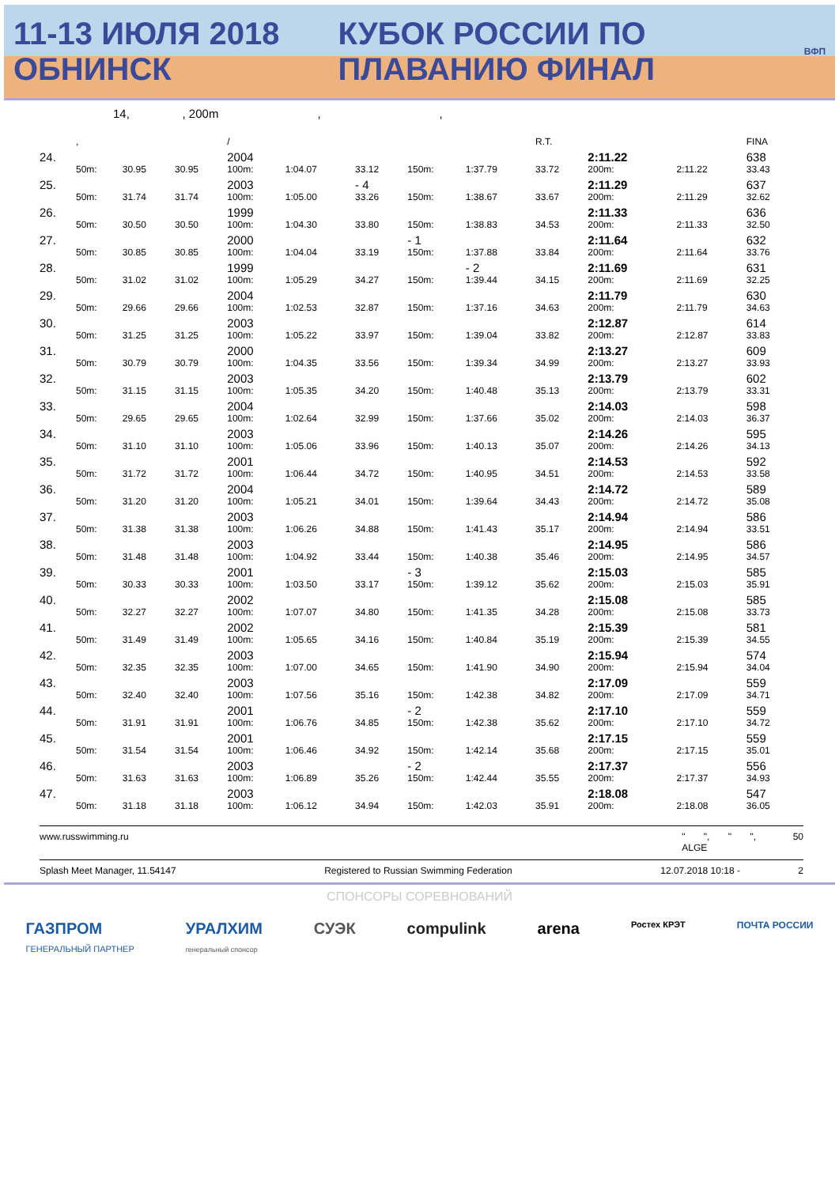11-13 ИЮЛЯ 2018 ОБНИНСК КУБОК РОССИИ ПО ПЛАВАНИЮ ФИНАЛ
ВФП
14, , 200m , ,
| | , | | | / | | | | | R.T. | | | FINA |
| --- | --- | --- | --- | --- | --- | --- | --- | --- | --- | --- | --- | --- |
| 24. | | | | 2004 | | | | | | 2:11.22 | | 638 |
| | 50m: | 30.95 | 30.95 | 100m: | 1:04.07 | 33.12 | 150m: | 1:37.79 | 33.72 | 200m: | 2:11.22 | 33.43 |
| 25. | | | | 2003 | | - 4 | | | | 2:11.29 | | 637 |
| | 50m: | 31.74 | 31.74 | 100m: | 1:05.00 | 33.26 | 150m: | 1:38.67 | 33.67 | 200m: | 2:11.29 | 32.62 |
| 26. | | | | 1999 | | | | | | 2:11.33 | | 636 |
| | 50m: | 30.50 | 30.50 | 100m: | 1:04.30 | 33.80 | 150m: | 1:38.83 | 34.53 | 200m: | 2:11.33 | 32.50 |
| 27. | | | | 2000 | | | - 1 | | | 2:11.64 | | 632 |
| | 50m: | 30.85 | 30.85 | 100m: | 1:04.04 | 33.19 | 150m: | 1:37.88 | 33.84 | 200m: | 2:11.64 | 33.76 |
| 28. | | | | 1999 | | | | - 2 | | 2:11.69 | | 631 |
| | 50m: | 31.02 | 31.02 | 100m: | 1:05.29 | 34.27 | 150m: | 1:39.44 | 34.15 | 200m: | 2:11.69 | 32.25 |
| 29. | | | | 2004 | | | | | | 2:11.79 | | 630 |
| | 50m: | 29.66 | 29.66 | 100m: | 1:02.53 | 32.87 | 150m: | 1:37.16 | 34.63 | 200m: | 2:11.79 | 34.63 |
| 30. | | | | 2003 | | | | | | 2:12.87 | | 614 |
| | 50m: | 31.25 | 31.25 | 100m: | 1:05.22 | 33.97 | 150m: | 1:39.04 | 33.82 | 200m: | 2:12.87 | 33.83 |
| 31. | | | | 2000 | | | | | | 2:13.27 | | 609 |
| | 50m: | 30.79 | 30.79 | 100m: | 1:04.35 | 33.56 | 150m: | 1:39.34 | 34.99 | 200m: | 2:13.27 | 33.93 |
| 32. | | | | 2003 | | | | | | 2:13.79 | | 602 |
| | 50m: | 31.15 | 31.15 | 100m: | 1:05.35 | 34.20 | 150m: | 1:40.48 | 35.13 | 200m: | 2:13.79 | 33.31 |
| 33. | | | | 2004 | | | | | | 2:14.03 | | 598 |
| | 50m: | 29.65 | 29.65 | 100m: | 1:02.64 | 32.99 | 150m: | 1:37.66 | 35.02 | 200m: | 2:14.03 | 36.37 |
| 34. | | | | 2003 | | | | | | 2:14.26 | | 595 |
| | 50m: | 31.10 | 31.10 | 100m: | 1:05.06 | 33.96 | 150m: | 1:40.13 | 35.07 | 200m: | 2:14.26 | 34.13 |
| 35. | | | | 2001 | | | | | | 2:14.53 | | 592 |
| | 50m: | 31.72 | 31.72 | 100m: | 1:06.44 | 34.72 | 150m: | 1:40.95 | 34.51 | 200m: | 2:14.53 | 33.58 |
| 36. | | | | 2004 | | | | | | 2:14.72 | | 589 |
| | 50m: | 31.20 | 31.20 | 100m: | 1:05.21 | 34.01 | 150m: | 1:39.64 | 34.43 | 200m: | 2:14.72 | 35.08 |
| 37. | | | | 2003 | | | | | | 2:14.94 | | 586 |
| | 50m: | 31.38 | 31.38 | 100m: | 1:06.26 | 34.88 | 150m: | 1:41.43 | 35.17 | 200m: | 2:14.94 | 33.51 |
| 38. | | | | 2003 | | | | | | 2:14.95 | | 586 |
| | 50m: | 31.48 | 31.48 | 100m: | 1:04.92 | 33.44 | 150m: | 1:40.38 | 35.46 | 200m: | 2:14.95 | 34.57 |
| 39. | | | | 2001 | | | - 3 | | | 2:15.03 | | 585 |
| | 50m: | 30.33 | 30.33 | 100m: | 1:03.50 | 33.17 | 150m: | 1:39.12 | 35.62 | 200m: | 2:15.03 | 35.91 |
| 40. | | | | 2002 | | | | | | 2:15.08 | | 585 |
| | 50m: | 32.27 | 32.27 | 100m: | 1:07.07 | 34.80 | 150m: | 1:41.35 | 34.28 | 200m: | 2:15.08 | 33.73 |
| 41. | | | | 2002 | | | | | | 2:15.39 | | 581 |
| | 50m: | 31.49 | 31.49 | 100m: | 1:05.65 | 34.16 | 150m: | 1:40.84 | 35.19 | 200m: | 2:15.39 | 34.55 |
| 42. | | | | 2003 | | | | | | 2:15.94 | | 574 |
| | 50m: | 32.35 | 32.35 | 100m: | 1:07.00 | 34.65 | 150m: | 1:41.90 | 34.90 | 200m: | 2:15.94 | 34.04 |
| 43. | | | | 2003 | | | | | | 2:17.09 | | 559 |
| | 50m: | 32.40 | 32.40 | 100m: | 1:07.56 | 35.16 | 150m: | 1:42.38 | 34.82 | 200m: | 2:17.09 | 34.71 |
| 44. | | | | 2001 | | | - 2 | | | 2:17.10 | | 559 |
| | 50m: | 31.91 | 31.91 | 100m: | 1:06.76 | 34.85 | 150m: | 1:42.38 | 35.62 | 200m: | 2:17.10 | 34.72 |
| 45. | | | | 2001 | | | | | | 2:17.15 | | 559 |
| | 50m: | 31.54 | 31.54 | 100m: | 1:06.46 | 34.92 | 150m: | 1:42.14 | 35.68 | 200m: | 2:17.15 | 35.01 |
| 46. | | | | 2003 | | | - 2 | | | 2:17.37 | | 556 |
| | 50m: | 31.63 | 31.63 | 100m: | 1:06.89 | 35.26 | 150m: | 1:42.44 | 35.55 | 200m: | 2:17.37 | 34.93 |
| 47. | | | | 2003 | | | | | | 2:18.08 | | 547 |
| | 50m: | 31.18 | 31.18 | 100m: | 1:06.12 | 34.94 | 150m: | 1:42.03 | 35.91 | 200m: | 2:18.08 | 36.05 |
www.russwimming.ru " ", " ", 50
ALGE
Splash Meet Manager, 11.54147 Registered to Russian Swimming Federation 12.07.2018 10:18 - 2
СПОНСОРЫ СОРЕВНОВАНИЙ
ГАЗПРОМ
ГЕНЕРАЛЬНЫЙ ПАРТНЕР УРАЛХИМ
генеральный спонсор СУЭК compulink arena Ростех КРЭТ ПОЧТА РОССИИ